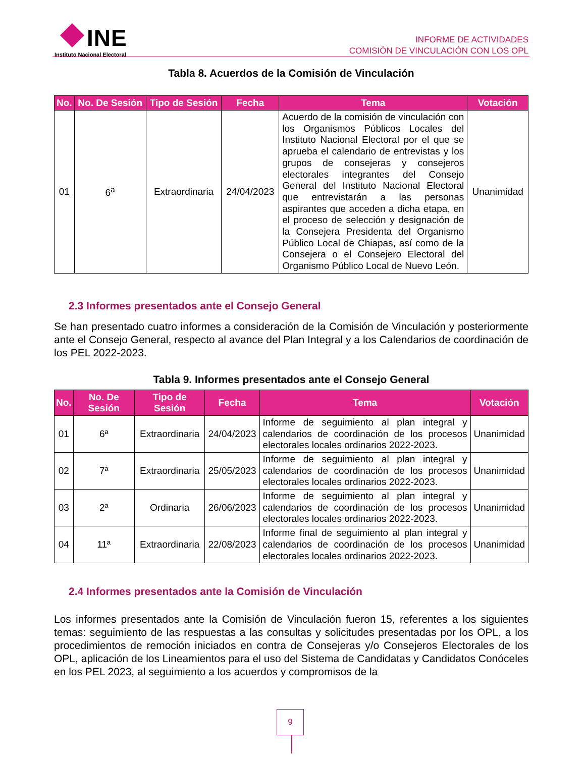INE
Instituto Nacional Electoral
INFORME DE ACTIVIDADES
COMISIÓN DE VINCULACIÓN CON LOS OPL
Tabla 8. Acuerdos de la Comisión de Vinculación
| No. | No. De Sesión | Tipo de Sesión | Fecha | Tema | Votación |
| --- | --- | --- | --- | --- | --- |
| 01 | 6<sup>a</sup> | Extraordinaria | 24/04/2023 | Acuerdo de la comisión de vinculación con los Organismos Públicos Locales del Instituto Nacional Electoral por el que se aprueba el calendario de entrevistas y los grupos de consejeras y consejeros electorales integrantes del Consejo General del Instituto Nacional Electoral que entrevistarán a las personas aspirantes que acceden a dicha etapa, en el proceso de selección y designación de la Consejera Presidenta del Organismo Público Local de Chiapas, así como de la Consejera o el Consejero Electoral del Organismo Público Local de Nuevo León. | Unanimidad |
2.3 Informes presentados ante el Consejo General
Se han presentado cuatro informes a consideración de la Comisión de Vinculación y posteriormente ante el Consejo General, respecto al avance del Plan Integral y a los Calendarios de coordinación de los PEL 2022-2023.
Tabla 9. Informes presentados ante el Consejo General
| No. | No. De Sesión | Tipo de Sesión | Fecha | Tema | Votación |
| --- | --- | --- | --- | --- | --- |
| 01 | 6ª | Extraordinaria | 24/04/2023 | Informe de seguimiento al plan integral y calendarios de coordinación de los procesos electorales locales ordinarios 2022-2023. | Unanimidad |
| 02 | 7ª | Extraordinaria | 25/05/2023 | Informe de seguimiento al plan integral y calendarios de coordinación de los procesos electorales locales ordinarios 2022-2023. | Unanimidad |
| 03 | 2ª | Ordinaria | 26/06/2023 | Informe de seguimiento al plan integral y calendarios de coordinación de los procesos electorales locales ordinarios 2022-2023. | Unanimidad |
| 04 | 11ª | Extraordinaria | 22/08/2023 | Informe final de seguimiento al plan integral y calendarios de coordinación de los procesos electorales locales ordinarios 2022-2023. | Unanimidad |
2.4 Informes presentados ante la Comisión de Vinculación
Los informes presentados ante la Comisión de Vinculación fueron 15, referentes a los siguientes temas: seguimiento de las respuestas a las consultas y solicitudes presentadas por los OPL, a los procedimientos de remoción iniciados en contra de Consejeras y/o Consejeros Electorales de los OPL, aplicación de los Lineamientos para el uso del Sistema de Candidatas y Candidatos Conóceles en los PEL 2023, al seguimiento a los acuerdos y compromisos de la
9